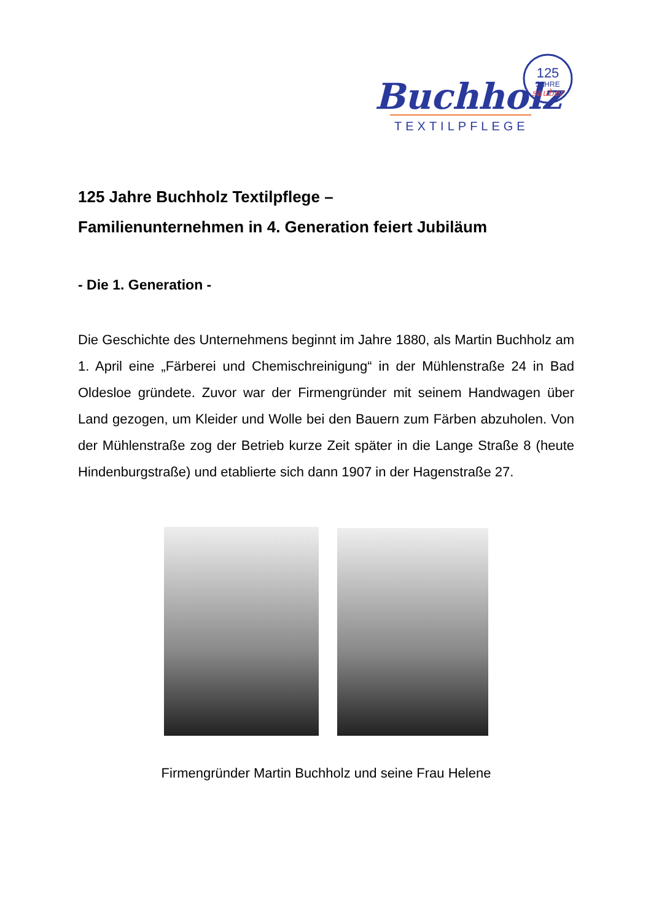Buchholz
TEXTILPFLEGE
125
JAHRE
sauber
125 Jahre Buchholz Textilpflege –
Familienunternehmen in 4. Generation feiert Jubiläum
- Die 1. Generation -
Die Geschichte des Unternehmens beginnt im Jahre 1880, als Martin Buchholz am 1. April eine „Färberei und Chemischreinigung“ in der Mühlenstraße 24 in Bad Oldesloe gründete. Zuvor war der Firmengründer mit seinem Handwagen über Land gezogen, um Kleider und Wolle bei den Bauern zum Färben abzuholen. Von der Mühlenstraße zog der Betrieb kurze Zeit später in die Lange Straße 8 (heute Hindenburgstraße) und etablierte sich dann 1907 in der Hagenstraße 27.
Firmengründer Martin Buchholz und seine Frau Helene